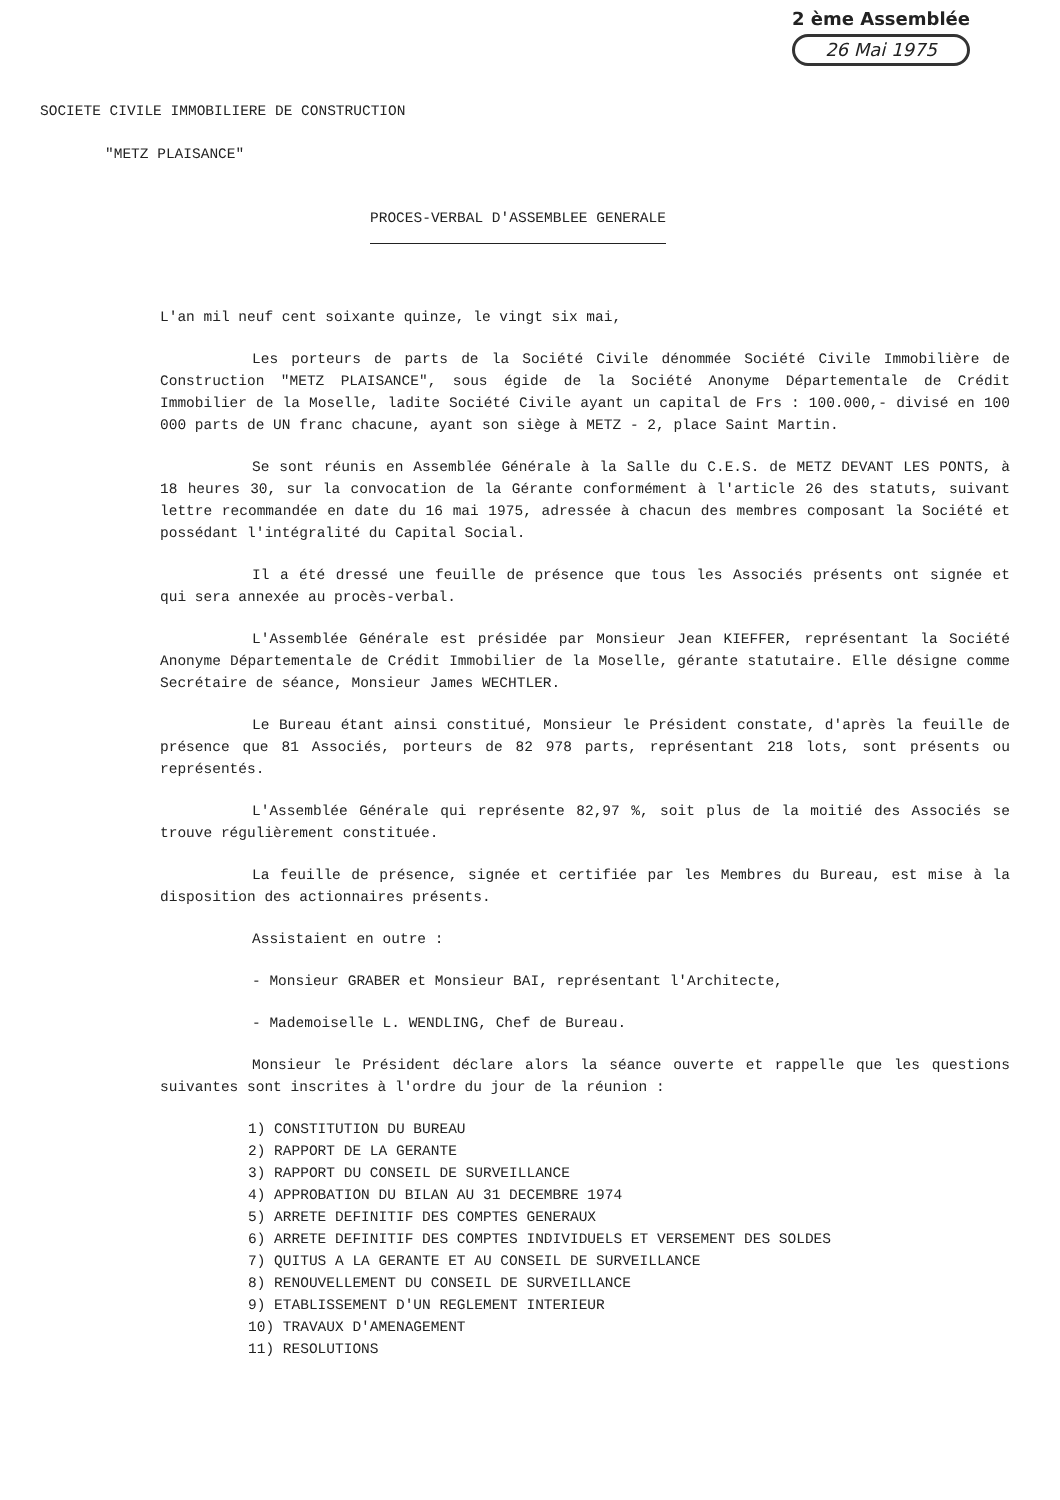2 ème Assemblée
26 Mai 1975
SOCIETE CIVILE IMMOBILIERE DE CONSTRUCTION
"METZ PLAISANCE"
PROCES-VERBAL D'ASSEMBLEE GENERALE
L'an mil neuf cent soixante quinze, le vingt six mai,
Les porteurs de parts de la Société Civile dénommée Société Civile Immobilière de Construction "METZ PLAISANCE", sous égide de la Société Anonyme Départementale de Crédit Immobilier de la Moselle, ladite Société Civile ayant un capital de Frs : 100.000,- divisé en 100 000 parts de UN franc chacune, ayant son siège à METZ - 2, place Saint Martin.
Se sont réunis en Assemblée Générale à la Salle du C.E.S. de METZ DEVANT LES PONTS, à 18 heures 30, sur la convocation de la Gérante conformément à l'article 26 des statuts, suivant lettre recommandée en date du 16 mai 1975, adressée à chacun des membres composant la Société et possédant l'intégralité du Capital Social.
Il a été dressé une feuille de présence que tous les Associés présents ont signée et qui sera annexée au procès-verbal.
L'Assemblée Générale est présidée par Monsieur Jean KIEFFER, représentant la Société Anonyme Départementale de Crédit Immobilier de la Moselle, gérante statutaire. Elle désigne comme Secrétaire de séance, Monsieur James WECHTLER.
Le Bureau étant ainsi constitué, Monsieur le Président constate, d'après la feuille de présence que 81 Associés, porteurs de 82 978 parts, représentant 218 lots, sont présents ou représentés.
L'Assemblée Générale qui représente 82,97 %, soit plus de la moitié des Associés se trouve régulièrement constituée.
La feuille de présence, signée et certifiée par les Membres du Bureau, est mise à la disposition des actionnaires présents.
Assistaient en outre :
- Monsieur GRABER et Monsieur BAI, représentant l'Architecte,
- Mademoiselle L. WENDLING, Chef de Bureau.
Monsieur le Président déclare alors la séance ouverte et rappelle que les questions suivantes sont inscrites à l'ordre du jour de la réunion :
1) CONSTITUTION DU BUREAU
2) RAPPORT DE LA GERANTE
3) RAPPORT DU CONSEIL DE SURVEILLANCE
4) APPROBATION DU BILAN AU 31 DECEMBRE 1974
5) ARRETE DEFINITIF DES COMPTES GENERAUX
6) ARRETE DEFINITIF DES COMPTES INDIVIDUELS ET VERSEMENT DES SOLDES
7) QUITUS A LA GERANTE ET AU CONSEIL DE SURVEILLANCE
8) RENOUVELLEMENT DU CONSEIL DE SURVEILLANCE
9) ETABLISSEMENT D'UN REGLEMENT INTERIEUR
10) TRAVAUX D'AMENAGEMENT
11) RESOLUTIONS